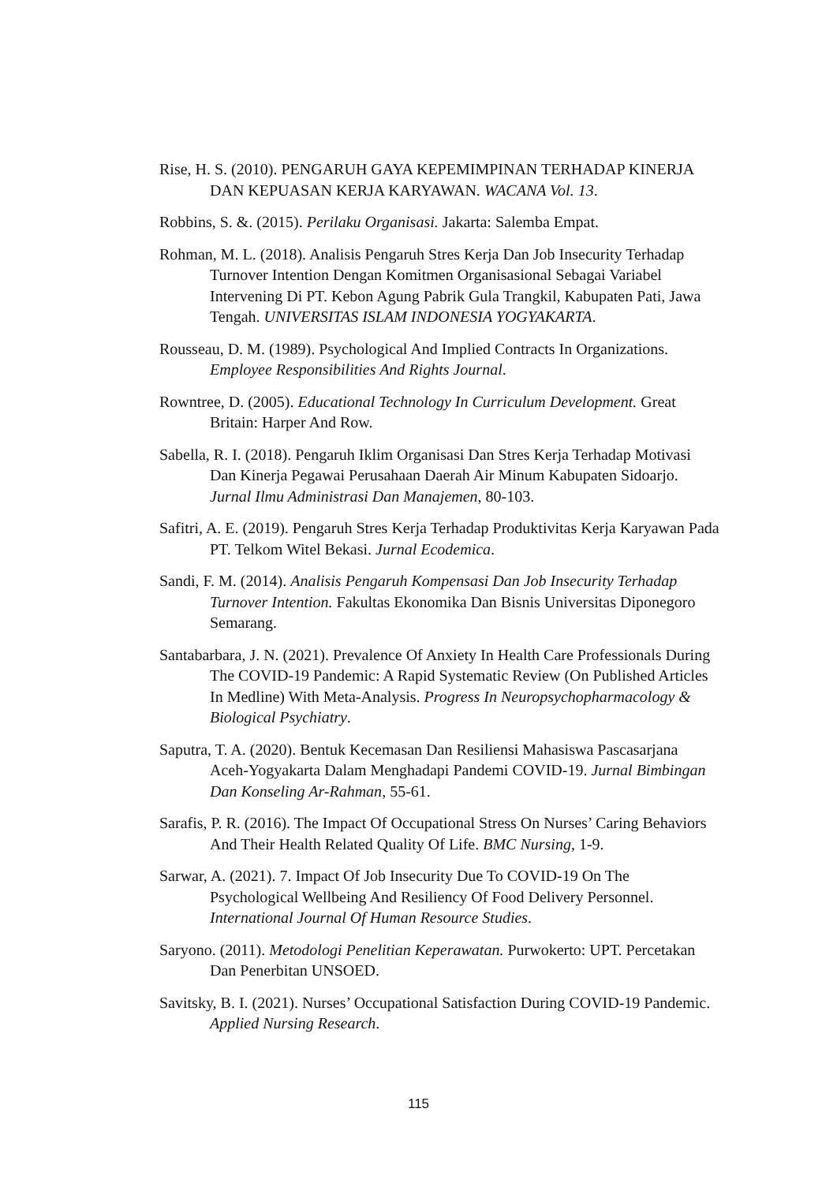Rise, H. S. (2010). PENGARUH GAYA KEPEMIMPINAN TERHADAP KINERJA DAN KEPUASAN KERJA KARYAWAN. WACANA Vol. 13.
Robbins, S. &. (2015). Perilaku Organisasi. Jakarta: Salemba Empat.
Rohman, M. L. (2018). Analisis Pengaruh Stres Kerja Dan Job Insecurity Terhadap Turnover Intention Dengan Komitmen Organisasional Sebagai Variabel Intervening Di PT. Kebon Agung Pabrik Gula Trangkil, Kabupaten Pati, Jawa Tengah. UNIVERSITAS ISLAM INDONESIA YOGYAKARTA.
Rousseau, D. M. (1989). Psychological And Implied Contracts In Organizations. Employee Responsibilities And Rights Journal.
Rowntree, D. (2005). Educational Technology In Curriculum Development. Great Britain: Harper And Row.
Sabella, R. I. (2018). Pengaruh Iklim Organisasi Dan Stres Kerja Terhadap Motivasi Dan Kinerja Pegawai Perusahaan Daerah Air Minum Kabupaten Sidoarjo. Jurnal Ilmu Administrasi Dan Manajemen, 80-103.
Safitri, A. E. (2019). Pengaruh Stres Kerja Terhadap Produktivitas Kerja Karyawan Pada PT. Telkom Witel Bekasi. Jurnal Ecodemica.
Sandi, F. M. (2014). Analisis Pengaruh Kompensasi Dan Job Insecurity Terhadap Turnover Intention. Fakultas Ekonomika Dan Bisnis Universitas Diponegoro Semarang.
Santabarbara, J. N. (2021). Prevalence Of Anxiety In Health Care Professionals During The COVID-19 Pandemic: A Rapid Systematic Review (On Published Articles In Medline) With Meta-Analysis. Progress In Neuropsychopharmacology & Biological Psychiatry.
Saputra, T. A. (2020). Bentuk Kecemasan Dan Resiliensi Mahasiswa Pascasarjana Aceh-Yogyakarta Dalam Menghadapi Pandemi COVID-19. Jurnal Bimbingan Dan Konseling Ar-Rahman, 55-61.
Sarafis, P. R. (2016). The Impact Of Occupational Stress On Nurses’ Caring Behaviors And Their Health Related Quality Of Life. BMC Nursing, 1-9.
Sarwar, A. (2021). 7. Impact Of Job Insecurity Due To COVID-19 On The Psychological Wellbeing And Resiliency Of Food Delivery Personnel. International Journal Of Human Resource Studies.
Saryono. (2011). Metodologi Penelitian Keperawatan. Purwokerto: UPT. Percetakan Dan Penerbitan UNSOED.
Savitsky, B. I. (2021). Nurses’ Occupational Satisfaction During COVID-19 Pandemic. Applied Nursing Research.
115